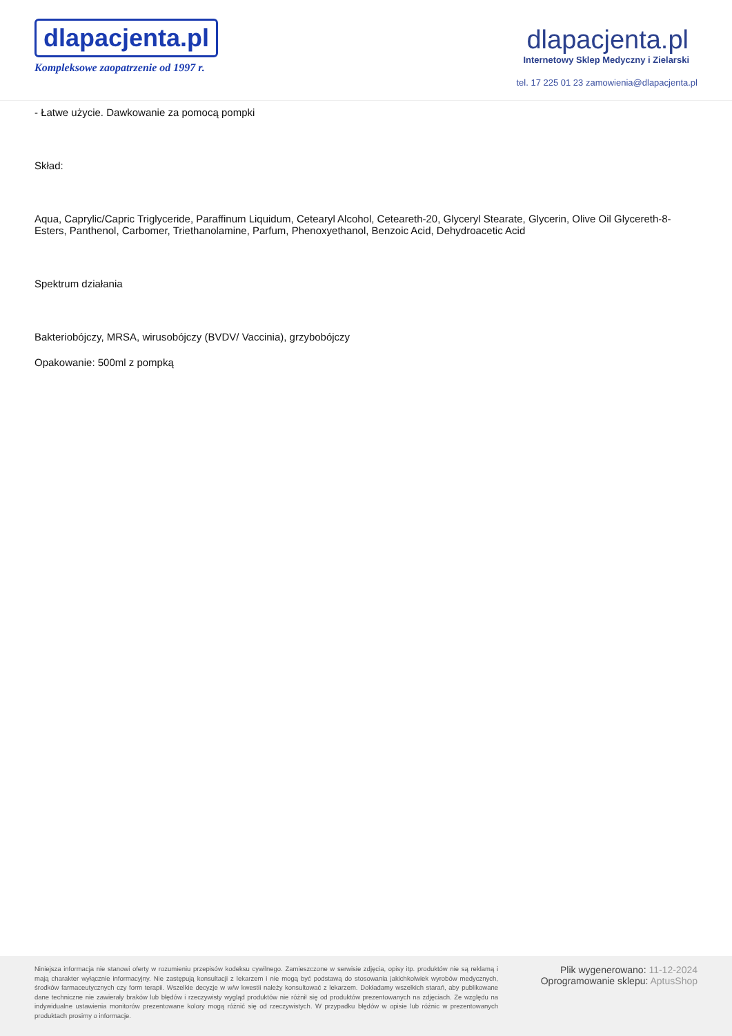dlapacjenta.pl
Kompleksowe zaopatrzenie od 1997 r.
dlapacjenta.pl
Internetowy Sklep Medyczny i Zielarski
tel. 17 225 01 23 zamowienia@dlapacjenta.pl
- Łatwe użycie. Dawkowanie za pomocą pompki
Skład:
Aqua, Caprylic/Capric Triglyceride, Paraffinum Liquidum, Cetearyl Alcohol, Ceteareth-20, Glyceryl Stearate, Glycerin, Olive Oil Glycereth-8-Esters, Panthenol, Carbomer, Triethanolamine, Parfum, Phenoxyethanol, Benzoic Acid, Dehydroacetic Acid
Spektrum działania
Bakteriobójczy, MRSA, wirusobójczy (BVDV/ Vaccinia), grzybobójczy
Opakowanie: 500ml z pompką
Niniejsza informacja nie stanowi oferty w rozumieniu przepisów kodeksu cywilnego. Zamieszczone w serwisie zdjęcia, opisy itp. produktów nie są reklamą i mają charakter wyłącznie informacyjny. Nie zastępują konsultacji z lekarzem i nie mogą być podstawą do stosowania jakichkolwiek wyrobów medycznych, środków farmaceutycznych czy form terapii. Wszelkie decyzje w w/w kwestii należy konsultować z lekarzem. Dokładamy wszelkich starań, aby publikowane dane techniczne nie zawierały braków lub błędów i rzeczywisty wygląd produktów nie różnił się od produktów prezentowanych na zdjęciach. Ze względu na indywidualne ustawienia monitorów prezentowane kolory mogą różnić się od rzeczywistych. W przypadku błędów w opisie lub różnic w prezentowanych produktach prosimy o informacje.
Plik wygenerowano: 11-12-2024
Oprogramowanie sklepu: AptusShop